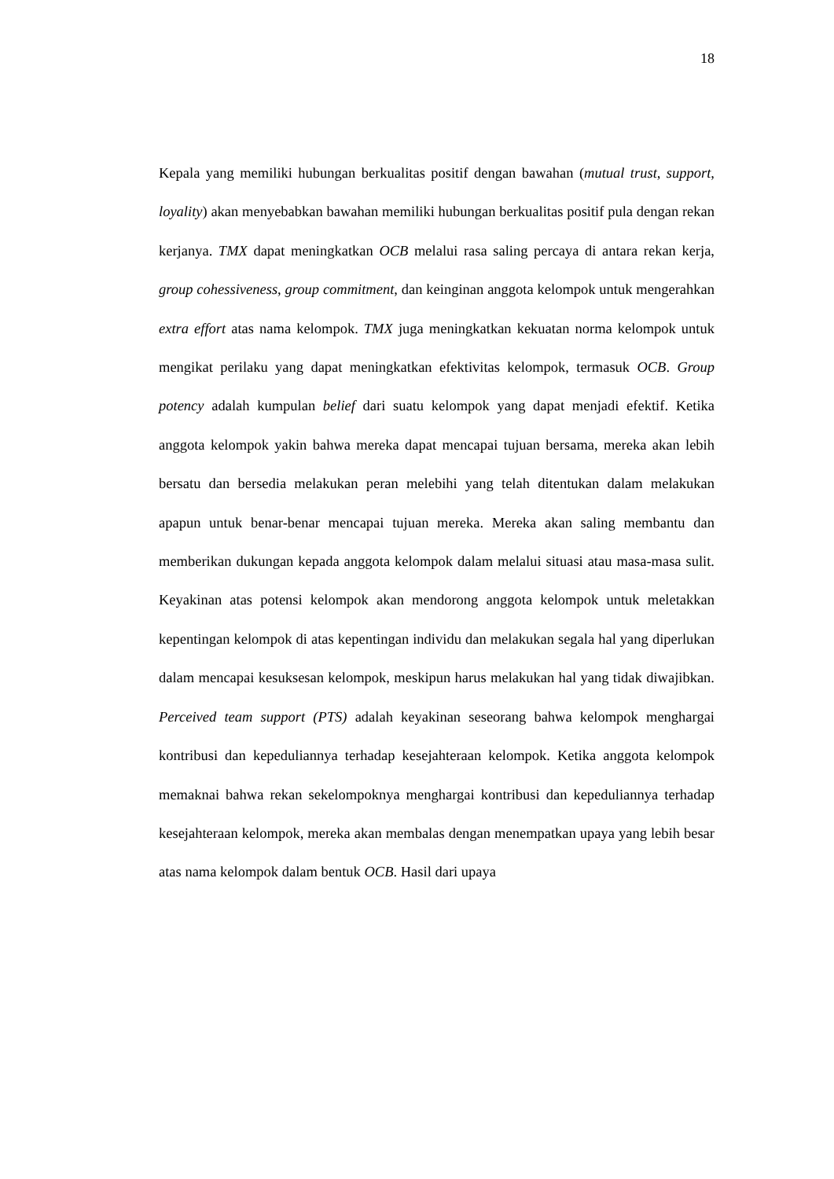18
Kepala yang memiliki hubungan berkualitas positif dengan bawahan (mutual trust, support, loyality) akan menyebabkan bawahan memiliki hubungan berkualitas positif pula dengan rekan kerjanya. TMX dapat meningkatkan OCB melalui rasa saling percaya di antara rekan kerja, group cohessiveness, group commitment, dan keinginan anggota kelompok untuk mengerahkan extra effort atas nama kelompok. TMX juga meningkatkan kekuatan norma kelompok untuk mengikat perilaku yang dapat meningkatkan efektivitas kelompok, termasuk OCB. Group potency adalah kumpulan belief dari suatu kelompok yang dapat menjadi efektif. Ketika anggota kelompok yakin bahwa mereka dapat mencapai tujuan bersama, mereka akan lebih bersatu dan bersedia melakukan peran melebihi yang telah ditentukan dalam melakukan apapun untuk benar-benar mencapai tujuan mereka. Mereka akan saling membantu dan memberikan dukungan kepada anggota kelompok dalam melalui situasi atau masa-masa sulit. Keyakinan atas potensi kelompok akan mendorong anggota kelompok untuk meletakkan kepentingan kelompok di atas kepentingan individu dan melakukan segala hal yang diperlukan dalam mencapai kesuksesan kelompok, meskipun harus melakukan hal yang tidak diwajibkan. Perceived team support (PTS) adalah keyakinan seseorang bahwa kelompok menghargai kontribusi dan kepeduliannya terhadap kesejahteraan kelompok. Ketika anggota kelompok memaknai bahwa rekan sekelompoknya menghargai kontribusi dan kepeduliannya terhadap kesejahteraan kelompok, mereka akan membalas dengan menempatkan upaya yang lebih besar atas nama kelompok dalam bentuk OCB. Hasil dari upaya